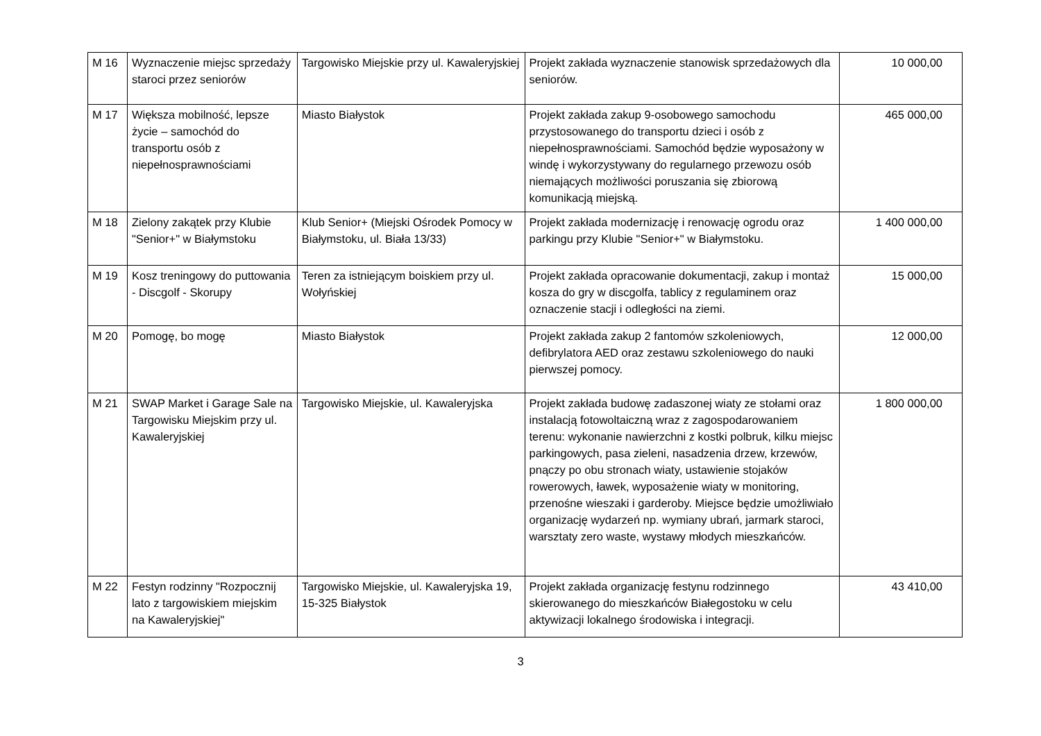| M 16 | Wyznaczenie miejsc sprzedaży staroci przez seniorów | Targowisko Miejskie przy ul. Kawaleryjskiej | Projekt zakłada wyznaczenie stanowisk sprzedażowych dla seniorów. | 10 000,00 |
| M 17 | Większa mobilność, lepsze życie – samochód do transportu osób z niepełnosprawnościami | Miasto Białystok | Projekt zakłada zakup 9-osobowego samochodu przystosowanego do transportu dzieci i osób z niepełnosprawnościami. Samochód będzie wyposażony w windę i wykorzystywany do regularnego przewozu osób niemających możliwości poruszania się zbiorową komunikacją miejską. | 465 000,00 |
| M 18 | Zielony zakątek przy Klubie "Senior+" w Białymstoku | Klub Senior+ (Miejski Ośrodek Pomocy w Białymstoku, ul. Biała 13/33) | Projekt zakłada modernizację i renowację ogrodu oraz parkingu przy Klubie "Senior+" w Białymstoku. | 1 400 000,00 |
| M 19 | Kosz treningowy do puttowania - Discgolf - Skorupy | Teren za istniejącym boiskiem przy ul. Wołyńskiej | Projekt zakłada opracowanie dokumentacji, zakup i montaż kosza do gry w discgolfa, tablicy z regulaminem oraz oznaczenie stacji i odległości na ziemi. | 15 000,00 |
| M 20 | Pomogę, bo mogę | Miasto Białystok | Projekt zakłada zakup 2 fantomów szkoleniowych, defibrylatora AED oraz zestawu szkoleniowego do nauki pierwszej pomocy. | 12 000,00 |
| M 21 | SWAP Market i Garage Sale na Targowisku Miejskim przy ul. Kawaleryjskiej | Targowisko Miejskie, ul. Kawaleryjska | Projekt zakłada budowę zadaszonej wiaty ze stołami oraz instalacją fotowoltaiczną wraz z zagospodarowaniem terenu: wykonanie nawierzchni z kostki polbruk, kilku miejsc parkingowych, pasa zieleni, nasadzenia drzew, krzewów, pnączy po obu stronach wiaty, ustawienie stojaków rowerowych, ławek, wyposażenie wiaty w monitoring, przenośne wieszaki i garderoby. Miejsce będzie umożliwiało organizację wydarzeń np. wymiany ubrań, jarmark staroci, warsztaty zero waste, wystawy młodych mieszkańców. | 1 800 000,00 |
| M 22 | Festyn rodzinny "Rozpocznij lato z targowiskiem miejskim na Kawaleryjskiej" | Targowisko Miejskie, ul. Kawaleryjska 19, 15-325 Białystok | Projekt zakłada organizację festynu rodzinnego skierowanego do mieszkańców Białegostoku w celu aktywizacji lokalnego środowiska i integracji. | 43 410,00 |
3